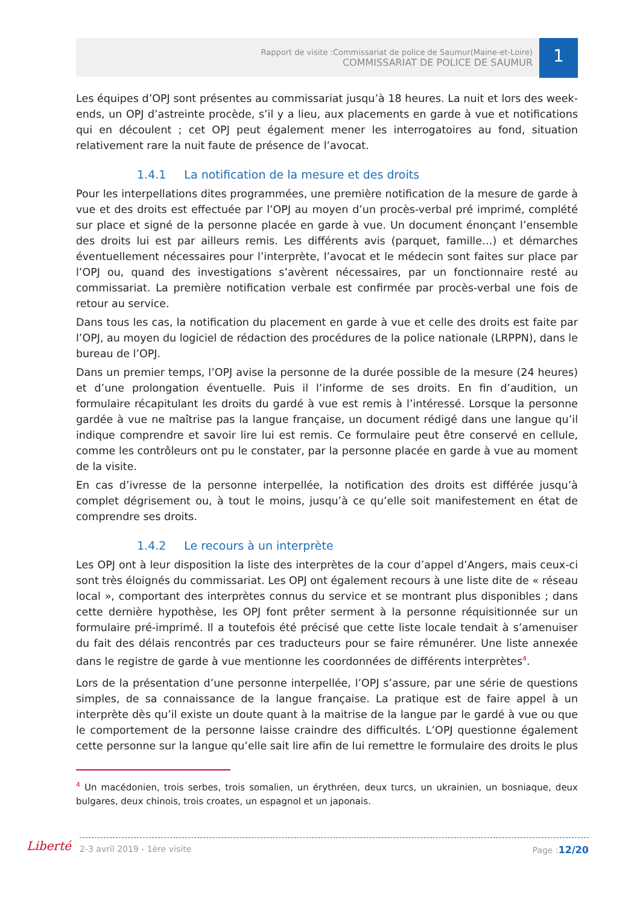Rapport de visite :Commissariat de police de Saumur(Maine-et-Loire)
COMMISSARIAT DE POLICE DE SAUMUR
1
Les équipes d’OPJ sont présentes au commissariat jusqu’à 18 heures. La nuit et lors des week-ends, un OPJ d’astreinte procède, s’il y a lieu, aux placements en garde à vue et notifications qui en découlent ; cet OPJ peut également mener les interrogatoires au fond, situation relativement rare la nuit faute de présence de l’avocat.
1.4.1 La notification de la mesure et des droits
Pour les interpellations dites programmées, une première notification de la mesure de garde à vue et des droits est effectuée par l’OPJ au moyen d’un procès-verbal pré imprimé, complété sur place et signé de la personne placée en garde à vue. Un document énonçant l’ensemble des droits lui est par ailleurs remis. Les différents avis (parquet, famille…) et démarches éventuellement nécessaires pour l’interprète, l’avocat et le médecin sont faites sur place par l’OPJ ou, quand des investigations s’avèrent nécessaires, par un fonctionnaire resté au commissariat. La première notification verbale est confirmée par procès-verbal une fois de retour au service.
Dans tous les cas, la notification du placement en garde à vue et celle des droits est faite par l’OPJ, au moyen du logiciel de rédaction des procédures de la police nationale (LRPPN), dans le bureau de l’OPJ.
Dans un premier temps, l’OPJ avise la personne de la durée possible de la mesure (24 heures) et d’une prolongation éventuelle. Puis il l’informe de ses droits. En fin d’audition, un formulaire récapitulant les droits du gardé à vue est remis à l’intéressé. Lorsque la personne gardée à vue ne maîtrise pas la langue française, un document rédigé dans une langue qu’il indique comprendre et savoir lire lui est remis. Ce formulaire peut être conservé en cellule, comme les contrôleurs ont pu le constater, par la personne placée en garde à vue au moment de la visite.
En cas d’ivresse de la personne interpellée, la notification des droits est différée jusqu’à complet dégrisement ou, à tout le moins, jusqu’à ce qu’elle soit manifestement en état de comprendre ses droits.
1.4.2 Le recours à un interprète
Les OPJ ont à leur disposition la liste des interprètes de la cour d’appel d’Angers, mais ceux-ci sont très éloignés du commissariat. Les OPJ ont également recours à une liste dite de « réseau local », comportant des interprètes connus du service et se montrant plus disponibles ; dans cette dernière hypothèse, les OPJ font prêter serment à la personne réquisitionnée sur un formulaire pré-imprimé. Il a toutefois été précisé que cette liste locale tendait à s’amenuiser du fait des délais rencontrés par ces traducteurs pour se faire rémunérer. Une liste annexée dans le registre de garde à vue mentionne les coordonnées de différents interprètes<sup>4</sup>.
Lors de la présentation d’une personne interpellée, l’OPJ s’assure, par une série de questions simples, de sa connaissance de la langue française. La pratique est de faire appel à un interprète dès qu’il existe un doute quant à la maitrise de la langue par le gardé à vue ou que le comportement de la personne laisse craindre des difficultés. L’OPJ questionne également cette personne sur la langue qu’elle sait lire afin de lui remettre le formulaire des droits le plus
<sup>4</sup> Un macédonien, trois serbes, trois somalien, un érythréen, deux turcs, un ukrainien, un bosniaque, deux bulgares, deux chinois, trois croates, un espagnol et un japonais.
Liberté 2-3 avril 2019 - 1ère visite Page :12/20